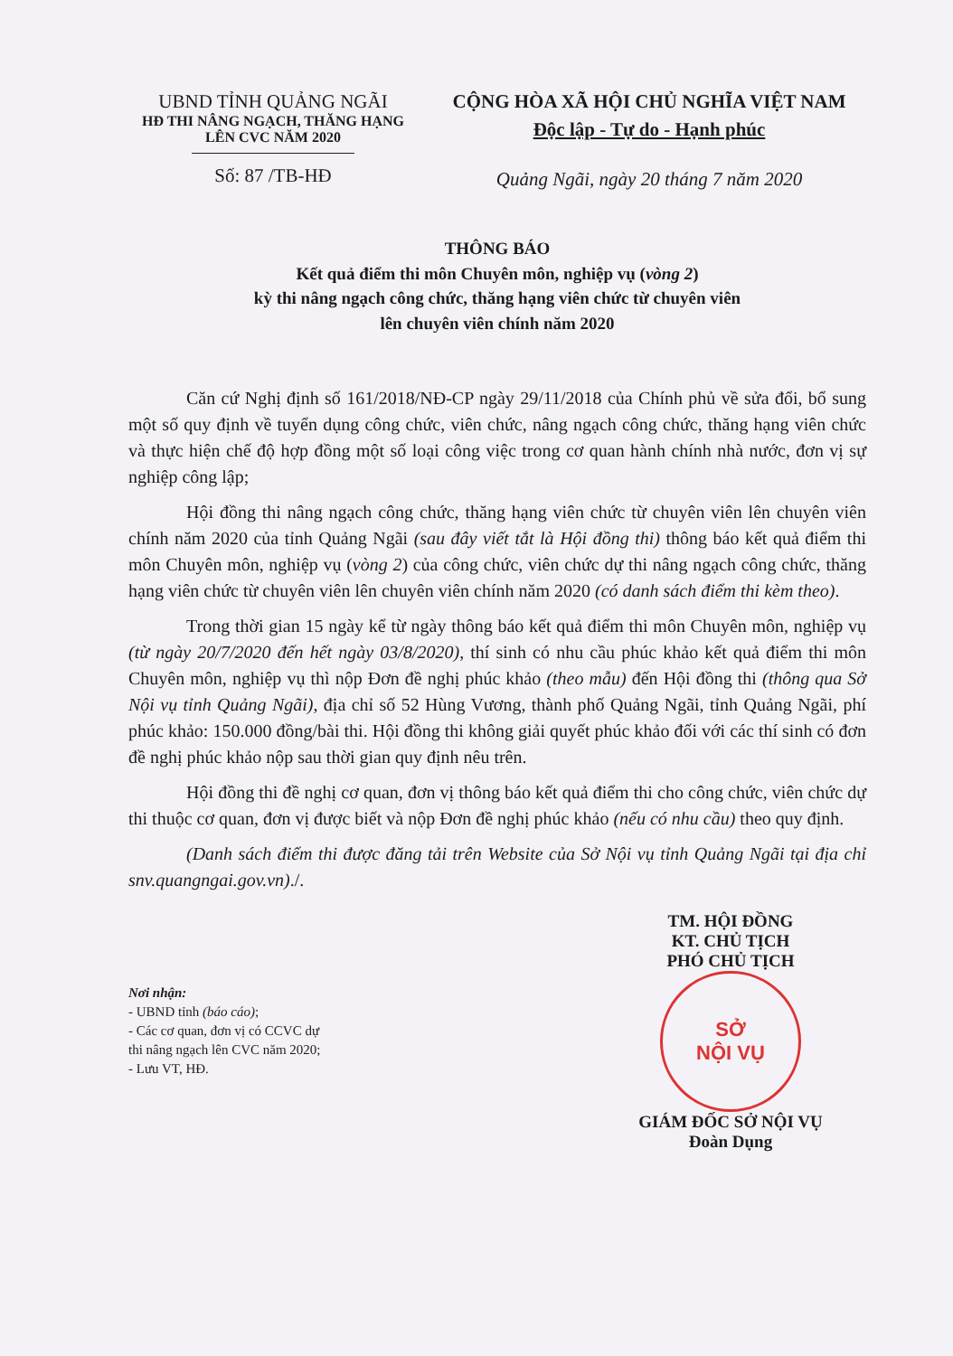UBND TỈNH QUẢNG NGÃI
HĐ THI NÂNG NGẠCH, THĂNG HẠNG LÊN CVC NĂM 2020
Số: 87 /TB-HĐ
CỘNG HÒA XÃ HỘI CHỦ NGHĨA VIỆT NAM
Độc lập - Tự do - Hạnh phúc
Quảng Ngãi, ngày 20 tháng 7 năm 2020
THÔNG BÁO
Kết quả điểm thi môn Chuyên môn, nghiệp vụ (vòng 2)
kỳ thi nâng ngạch công chức, thăng hạng viên chức từ chuyên viên
lên chuyên viên chính năm 2020
Căn cứ Nghị định số 161/2018/NĐ-CP ngày 29/11/2018 của Chính phủ về sửa đổi, bổ sung một số quy định về tuyển dụng công chức, viên chức, nâng ngạch công chức, thăng hạng viên chức và thực hiện chế độ hợp đồng một số loại công việc trong cơ quan hành chính nhà nước, đơn vị sự nghiệp công lập;
Hội đồng thi nâng ngạch công chức, thăng hạng viên chức từ chuyên viên lên chuyên viên chính năm 2020 của tỉnh Quảng Ngãi (sau đây viết tắt là Hội đồng thi) thông báo kết quả điểm thi môn Chuyên môn, nghiệp vụ (vòng 2) của công chức, viên chức dự thi nâng ngạch công chức, thăng hạng viên chức từ chuyên viên lên chuyên viên chính năm 2020 (có danh sách điểm thi kèm theo).
Trong thời gian 15 ngày kể từ ngày thông báo kết quả điểm thi môn Chuyên môn, nghiệp vụ (từ ngày 20/7/2020 đến hết ngày 03/8/2020), thí sinh có nhu cầu phúc khảo kết quả điểm thi môn Chuyên môn, nghiệp vụ thì nộp Đơn đề nghị phúc khảo (theo mẫu) đến Hội đồng thi (thông qua Sở Nội vụ tỉnh Quảng Ngãi), địa chỉ số 52 Hùng Vương, thành phố Quảng Ngãi, tỉnh Quảng Ngãi, phí phúc khảo: 150.000 đồng/bài thi. Hội đồng thi không giải quyết phúc khảo đối với các thí sinh có đơn đề nghị phúc khảo nộp sau thời gian quy định nêu trên.
Hội đồng thi đề nghị cơ quan, đơn vị thông báo kết quả điểm thi cho công chức, viên chức dự thi thuộc cơ quan, đơn vị được biết và nộp Đơn đề nghị phúc khảo (nếu có nhu cầu) theo quy định.
(Danh sách điểm thi được đăng tải trên Website của Sở Nội vụ tỉnh Quảng Ngãi tại địa chỉ snv.quangngai.gov.vn)./.
Nơi nhận:
- UBND tỉnh (báo cáo);
- Các cơ quan, đơn vị có CCVC dự thi nâng ngạch lên CVC năm 2020;
- Lưu VT, HĐ.
TM. HỘI ĐỒNG
KT. CHỦ TỊCH
PHÓ CHỦ TỊCH
SỞ
NỘI VỤ
GIÁM ĐỐC SỞ NỘI VỤ
Đoàn Dụng